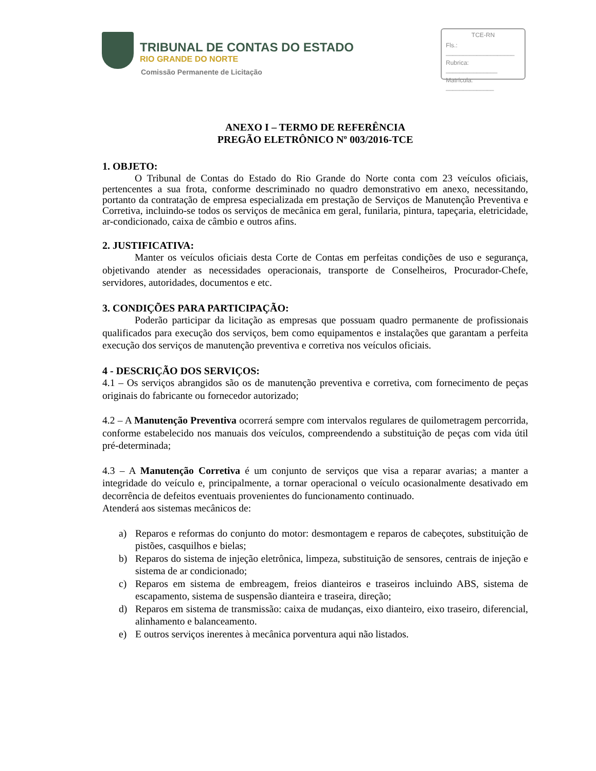TRIBUNAL DE CONTAS DO ESTADO
RIO GRANDE DO NORTE
Comissão Permanente de Licitação
TCE-RN
Fls.: ____________________
Rubrica: _______________
Matrícula: ______________
ANEXO I – TERMO DE REFERÊNCIA
PREGÃO ELETRÔNICO Nº 003/2016-TCE
1. OBJETO:
O Tribunal de Contas do Estado do Rio Grande do Norte conta com 23 veículos oficiais, pertencentes a sua frota, conforme descriminado no quadro demonstrativo em anexo, necessitando, portanto da contratação de empresa especializada em prestação de Serviços de Manutenção Preventiva e Corretiva, incluindo-se todos os serviços de mecânica em geral, funilaria, pintura, tapeçaria, eletricidade, ar-condicionado, caixa de câmbio e outros afins.
2. JUSTIFICATIVA:
Manter os veículos oficiais desta Corte de Contas em perfeitas condições de uso e segurança, objetivando atender as necessidades operacionais, transporte de Conselheiros, Procurador-Chefe, servidores, autoridades, documentos e etc.
3. CONDIÇÕES PARA PARTICIPAÇÃO:
Poderão participar da licitação as empresas que possuam quadro permanente de profissionais qualificados para execução dos serviços, bem como equipamentos e instalações que garantam a perfeita execução dos serviços de manutenção preventiva e corretiva nos veículos oficiais.
4 - DESCRIÇÃO DOS SERVIÇOS:
4.1 – Os serviços abrangidos são os de manutenção preventiva e corretiva, com fornecimento de peças originais do fabricante ou fornecedor autorizado;
4.2 – A Manutenção Preventiva ocorrerá sempre com intervalos regulares de quilometragem percorrida, conforme estabelecido nos manuais dos veículos, compreendendo a substituição de peças com vida útil pré-determinada;
4.3 – A Manutenção Corretiva é um conjunto de serviços que visa a reparar avarias; a manter a integridade do veículo e, principalmente, a tornar operacional o veículo ocasionalmente desativado em decorrência de defeitos eventuais provenientes do funcionamento continuado.
Atenderá aos sistemas mecânicos de:
a) Reparos e reformas do conjunto do motor: desmontagem e reparos de cabeçotes, substituição de pistões, casquilhos e bielas;
b) Reparos do sistema de injeção eletrônica, limpeza, substituição de sensores, centrais de injeção e sistema de ar condicionado;
c) Reparos em sistema de embreagem, freios dianteiros e traseiros incluindo ABS, sistema de escapamento, sistema de suspensão dianteira e traseira, direção;
d) Reparos em sistema de transmissão: caixa de mudanças, eixo dianteiro, eixo traseiro, diferencial, alinhamento e balanceamento.
e) E outros serviços inerentes à mecânica porventura aqui não listados.